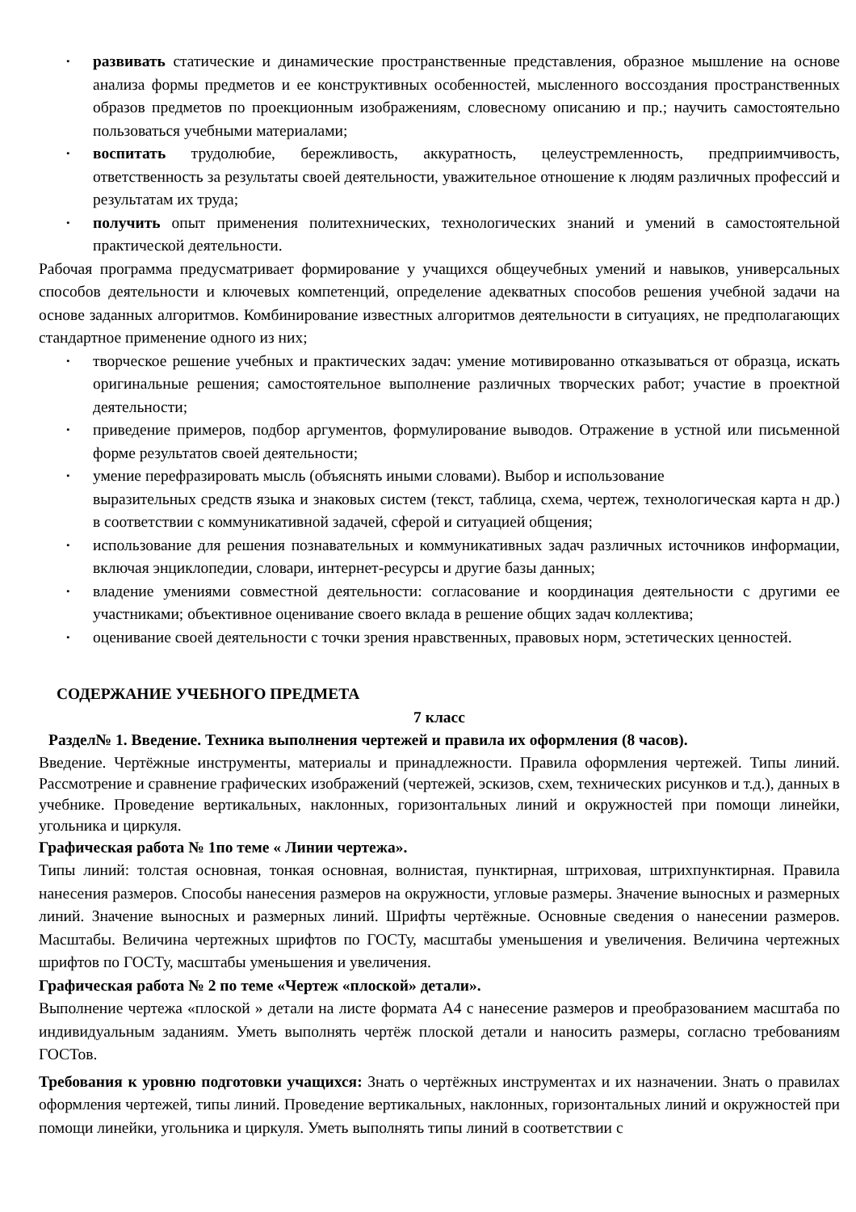• развивать статические и динамические пространственные представления, образное мышление на основе анализа формы предметов и ее конструктивных особенностей, мысленного воссоздания пространственных образов предметов по проекционным изображениям, словесному описанию и пр.; научить самостоятельно пользоваться учебными материалами;
• воспитать трудолюбие, бережливость, аккуратность, целеустремленность, предприимчивость, ответственность за результаты своей деятельности, уважительное отношение к людям различных профессий и результатам их труда;
• получить опыт применения политехнических, технологических знаний и умений в самостоятельной практической деятельности.
Рабочая программа предусматривает формирование у учащихся общеучебных умений и навыков, универсальных способов деятельности и ключевых компетенций, определение адекватных способов решения учебной задачи на основе заданных алгоритмов. Комбинирование известных алгоритмов деятельности в ситуациях, не предполагающих стандартное применение одного из них;
• творческое решение учебных и практических задач: умение мотивированно отказываться от образца, искать оригинальные решения; самостоятельное выполнение различных творческих работ; участие в проектной деятельности;
• приведение примеров, подбор аргументов, формулирование выводов. Отражение в устной или письменной форме результатов своей деятельности;
• умение перефразировать мысль (объяснять иными словами). Выбор и использование
выразительных средств языка и знаковых систем (текст, таблица, схема, чертеж, технологическая карта н др.) в соответствии с коммуникативной задачей, сферой и ситуацией общения;
• использование для решения познавательных и коммуникативных задач различных источников информации, включая энциклопедии, словари, интернет-ресурсы и другие базы данных;
• владение умениями совместной деятельности: согласование и координация деятельности с другими ее участниками; объективное оценивание своего вклада в решение общих задач коллектива;
• оценивание своей деятельности с точки зрения нравственных, правовых норм, эстетических ценностей.
СОДЕРЖАНИЕ УЧЕБНОГО ПРЕДМЕТА
7 класс
Раздел№ 1. Введение. Техника выполнения чертежей и правила их оформления (8 часов).
Введение. Чертёжные инструменты, материалы и принадлежности. Правила оформления чертежей. Типы линий. Рассмотрение и сравнение графических изображений (чертежей, эскизов, схем, технических рисунков и т.д.), данных в учебнике. Проведение вертикальных, наклонных, горизонтальных линий и окружностей при помощи линейки, угольника и циркуля.
Графическая работа № 1по теме « Линии чертежа».
Типы линий: толстая основная, тонкая основная, волнистая, пунктирная, штриховая, штрихпунктирная. Правила нанесения размеров. Способы нанесения размеров на окружности, угловые размеры. Значение выносных и размерных линий. Значение выносных и размерных линий. Шрифты чертёжные. Основные сведения о нанесении размеров. Масштабы. Величина чертежных шрифтов по ГОСТу, масштабы уменьшения и увеличения. Величина чертежных шрифтов по ГОСТу, масштабы уменьшения и увеличения.
Графическая работа № 2 по теме «Чертеж «плоской» детали».
Выполнение чертежа «плоской » детали на листе формата А4 с нанесение размеров и преобразованием масштаба по индивидуальным заданиям. Уметь выполнять чертёж плоской детали и наносить размеры, согласно требованиям ГОСТов.
Требования к уровню подготовки учащихся: Знать о чертёжных инструментах и их назначении. Знать о правилах оформления чертежей, типы линий. Проведение вертикальных, наклонных, горизонтальных линий и окружностей при помощи линейки, угольника и циркуля. Уметь выполнять типы линий в соответствии с